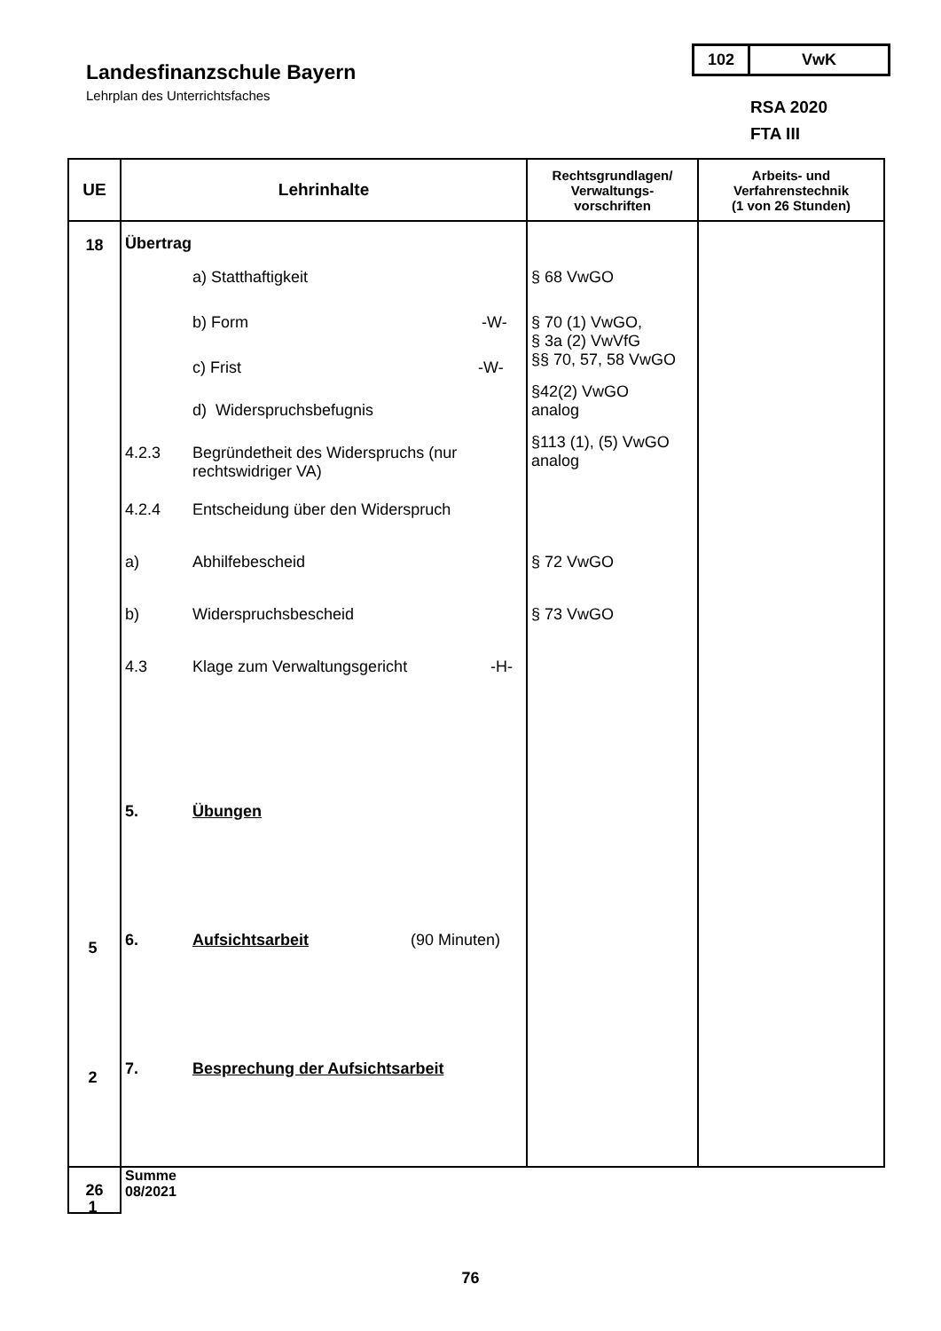Landesfinanzschule Bayern
Lehrplan des Unterrichtsfaches
102 VwK
RSA 2020
FTA III
| UE | Lehrinhalte | Rechtsgrundlagen/ Verwaltungs- vorschriften | Arbeits- und Verfahrenstechnik (1 von 26 Stunden) |
| --- | --- | --- | --- |
| 18 | Übertrag a) Statthaftigkeit b) Form -W- c) Frist -W- d) Widerspruchsbefugnis 4.2.3 Begründetheit des Widerspruchs (nur rechtswidriger VA) 4.2.4 Entscheidung über den Widerspruch a) Abhilfebescheid b) Widerspruchsbescheid 4.3 Klage zum Verwaltungsgericht -H- 5. Übungen 6. Aufsichtsarbeit (90 Minuten) 7. Besprechung der Aufsichtsarbeit | § 68 VwGO § 70 (1) VwGO, § 3a (2) VwVfG §§ 70, 57, 58 VwGO §42(2) VwGO analog §113 (1), (5) VwGO analog § 72 VwGO § 73 VwGO | |
| 26 | Summe 08/2021 | | |
5
2
1
76